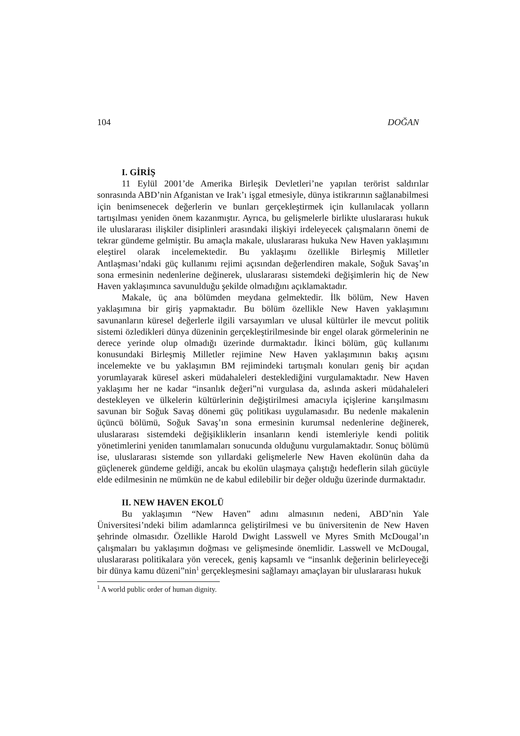104 DOĞAN
I. GİRİŞ
11 Eylül 2001’de Amerika Birleşik Devletleri’ne yapılan terörist saldırılar sonrasında ABD’nin Afganistan ve Irak’ı işgal etmesiyle, dünya istikrarının sağlanabilmesi için benimsenecek değerlerin ve bunları gerçekleştirmek için kullanılacak yolların tartışılması yeniden önem kazanmıştır. Ayrıca, bu gelişmelerle birlikte uluslararası hukuk ile uluslararası ilişkiler disiplinleri arasındaki ilişkiyi irdeleyecek çalışmaların önemi de tekrar gündeme gelmiştir. Bu amaçla makale, uluslararası hukuka New Haven yaklaşımını eleştirel olarak incelemektedir. Bu yaklaşımı özellikle Birleşmiş Milletler Antlaşması’ndaki güç kullanımı rejimi açısından değerlendiren makale, Soğuk Savaş’ın sona ermesinin nedenlerine değinerek, uluslararası sistemdeki değişimlerin hiç de New Haven yaklaşımınca savunulduğu şekilde olmadığını açıklamaktadır.
Makale, üç ana bölümden meydana gelmektedir. İlk bölüm, New Haven yaklaşımına bir giriş yapmaktadır. Bu bölüm özellikle New Haven yaklaşımını savunanların küresel değerlerle ilgili varsayımları ve ulusal kültürler ile mevcut politik sistemi özledikleri dünya düzeninin gerçekleştirilmesinde bir engel olarak görmelerinin ne derece yerinde olup olmadığı üzerinde durmaktadır. İkinci bölüm, güç kullanımı konusundaki Birleşmiş Milletler rejimine New Haven yaklaşımının bakış açısını incelemekte ve bu yaklaşımın BM rejimindeki tartışmalı konuları geniş bir açıdan yorumlayarak küresel askeri müdahaleleri desteklediğini vurgulamaktadır. New Haven yaklaşımı her ne kadar “insanlık değeri”ni vurgulasa da, aslında askeri müdahaleleri destekleyen ve ülkelerin kültürlerinin değiştirilmesi amacıyla içişlerine karışılmasını savunan bir Soğuk Savaş dönemi güç politikası uygulamasıdır. Bu nedenle makalenin üçüncü bölümü, Soğuk Savaş’ın sona ermesinin kurumsal nedenlerine değinerek, uluslararası sistemdeki değişikliklerin insanların kendi istemleriyle kendi politik yönetimlerini yeniden tanımlamaları sonucunda olduğunu vurgulamaktadır. Sonuç bölümü ise, uluslararası sistemde son yıllardaki gelişmelerle New Haven ekolünün daha da güçlenerek gündeme geldiği, ancak bu ekolün ulaşmaya çalıştığı hedeflerin silah gücüyle elde edilmesinin ne mümkün ne de kabul edilebilir bir değer olduğu üzerinde durmaktadır.
II. NEW HAVEN EKOLÜ
Bu yaklaşımın “New Haven” adını almasının nedeni, ABD’nin Yale Üniversitesi’ndeki bilim adamlarınca geliştirilmesi ve bu üniversitenin de New Haven şehrinde olmasıdır. Özellikle Harold Dwight Lasswell ve Myres Smith McDougal’ın çalışmaları bu yaklaşımın doğması ve gelişmesinde önemlidir. Lasswell ve McDougal, uluslararası politikalara yön verecek, geniş kapsamlı ve “insanlık değerinin belirleyeceği bir dünya kamu düzeni”nin<sup>1</sup> gerçekleşmesini sağlamayı amaçlayan bir uluslararası hukuk
<sup>1</sup> A world public order of human dignity.